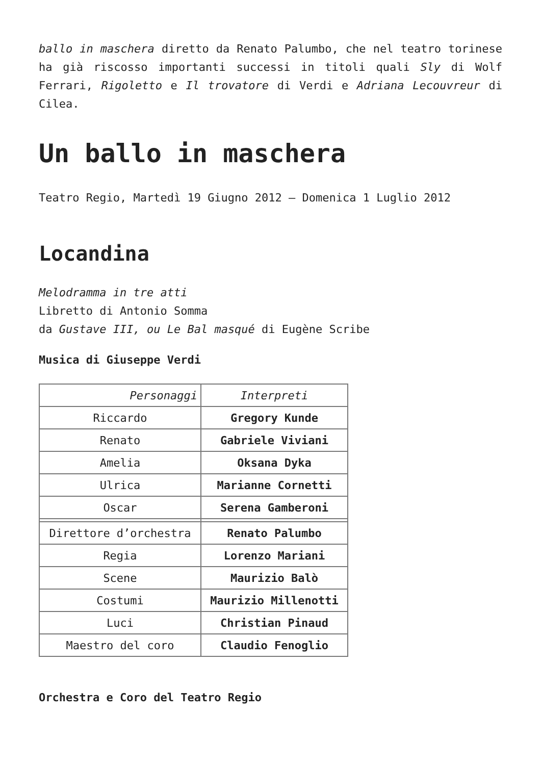ballo in maschera diretto da Renato Palumbo, che nel teatro torinese ha già riscosso importanti successi in titoli quali Sly di Wolf Ferrari, Rigoletto e Il trovatore di Verdi e Adriana Lecouvreur di Cilea.
Un ballo in maschera
Teatro Regio, Martedì 19 Giugno 2012 – Domenica 1 Luglio 2012
Locandina
Melodramma in tre atti
Libretto di Antonio Somma
da Gustave III, ou Le Bal masqué di Eugène Scribe
Musica di Giuseppe Verdi
| Personaggi | Interpreti |
| Riccardo | Gregory Kunde |
| Renato | Gabriele Viviani |
| Amelia | Oksana Dyka |
| Ulrica | Marianne Cornetti |
| Oscar | Serena Gamberoni |
| Direttore d’orchestra | Renato Palumbo |
| Regia | Lorenzo Mariani |
| Scene | Maurizio Balò |
| Costumi | Maurizio Millenotti |
| Luci | Christian Pinaud |
| Maestro del coro | Claudio Fenoglio |
Orchestra e Coro del Teatro Regio